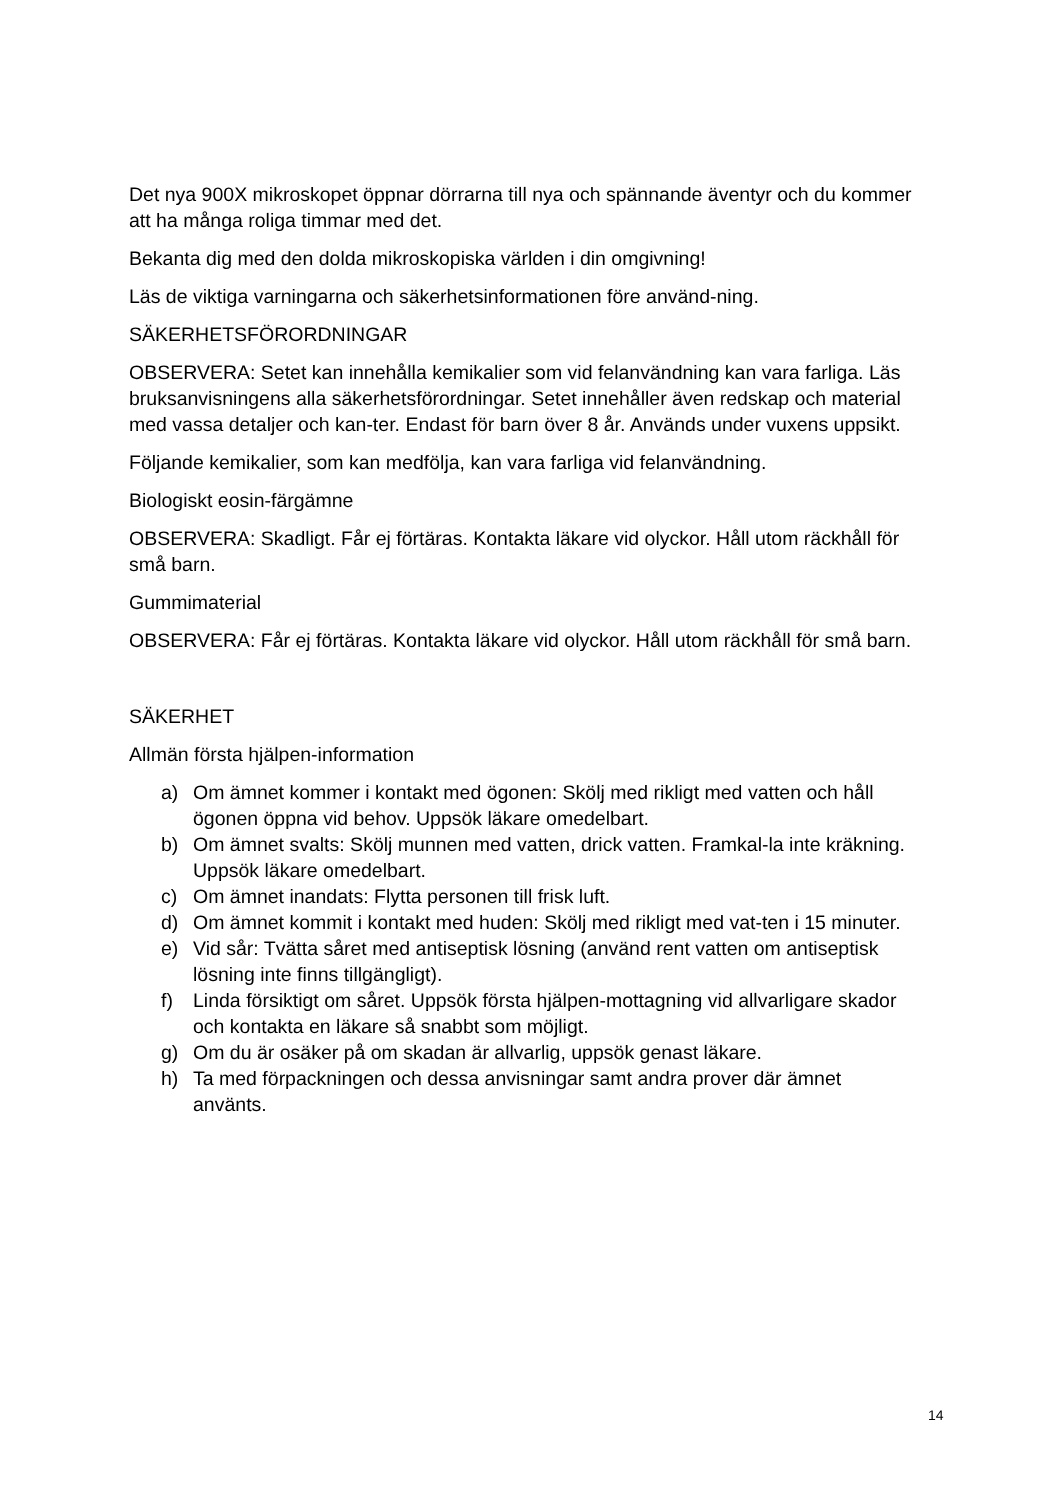Det nya 900X mikroskopet öppnar dörrarna till nya och spännande äventyr och du kommer att ha många roliga timmar med det.
Bekanta dig med den dolda mikroskopiska världen i din omgivning!
Läs de viktiga varningarna och säkerhetsinformationen före använd-ning.
SÄKERHETSFÖRORDNINGAR
OBSERVERA: Setet kan innehålla kemikalier som vid felanvändning kan vara farliga. Läs bruksanvisningens alla säkerhetsförordningar. Setet innehåller även redskap och material med vassa detaljer och kan-ter. Endast för barn över 8 år. Används under vuxens uppsikt.
Följande kemikalier, som kan medfölja, kan vara farliga vid felanvändning.
Biologiskt eosin-färgämne
OBSERVERA: Skadligt. Får ej förtäras. Kontakta läkare vid olyckor. Håll utom räckhåll för små barn.
Gummimaterial
OBSERVERA: Får ej förtäras. Kontakta läkare vid olyckor. Håll utom räckhåll för små barn.
SÄKERHET
Allmän första hjälpen-information
a) Om ämnet kommer i kontakt med ögonen: Skölj med rikligt med vatten och håll ögonen öppna vid behov. Uppsök läkare omedelbart.
b) Om ämnet svalts: Skölj munnen med vatten, drick vatten. Framkal-la inte kräkning. Uppsök läkare omedelbart.
c) Om ämnet inandats: Flytta personen till frisk luft.
d) Om ämnet kommit i kontakt med huden: Skölj med rikligt med vat-ten i 15 minuter.
e) Vid sår: Tvätta såret med antiseptisk lösning (använd rent vatten om antiseptisk lösning inte finns tillgängligt).
f) Linda försiktigt om såret. Uppsök första hjälpen-mottagning vid allvarligare skador och kontakta en läkare så snabbt som möjligt.
g) Om du är osäker på om skadan är allvarlig, uppsök genast läkare.
h) Ta med förpackningen och dessa anvisningar samt andra prover där ämnet använts.
14